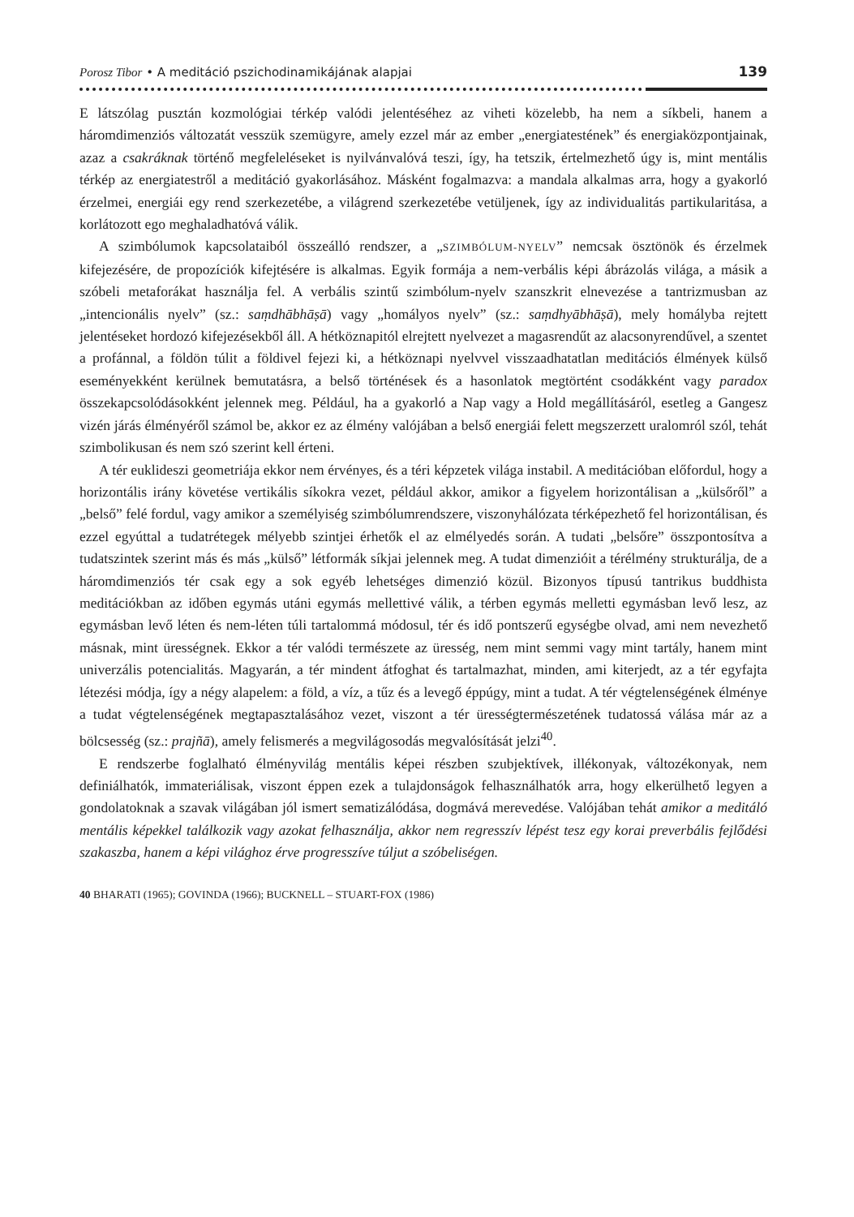Porosz Tibor • A meditáció pszichodinamikájának alapjai 139
E látszólag pusztán kozmológiai térkép valódi jelentéséhez az viheti közelebb, ha nem a síkbeli, hanem a háromdimenziós változatát vesszük szemügyre, amely ezzel már az ember „energiatestének” és energiaközpontjainak, azaz a csakráknak történő megfeleléseket is nyilvánvalóvá teszi, így, ha tetszik, értelmezhető úgy is, mint mentális térkép az energiatestről a meditáció gyakorlásához. Másként fogalmazva: a mandala alkalmas arra, hogy a gyakorló érzelmei, energiái egy rend szerkezetébe, a világrend szerkezetébe vetüljenek, így az individualitás partikularitása, a korlátozott ego meghaladhatóvá válik.
A szimbólumok kapcsolataiból összeálló rendszer, a „SZIMBÓLUM-NYELV” nemcsak ösztönök és érzelmek kifejezésére, de propozíciók kifejtésére is alkalmas. Egyik formája a nem-verbális képi ábrázolás világa, a másik a szóbeli metaforákat használja fel. A verbális szintű szimbólum-nyelv szanszkrit elnevezése a tantrizmusban az „intencionális nyelv” (sz.: saṃdhābhāṣā) vagy „homályos nyelv” (sz.: saṃdhyābhāṣā), mely homályba rejtett jelentéseket hordozó kifejezésekből áll. A hétköznapitól elrejtett nyelvezet a magasrendűt az alacsonyrendűvel, a szentet a profánnal, a földön túlit a földivel fejezi ki, a hétköznapi nyelvvel visszaadhatatlan meditációs élmények külső eseményekként kerülnek bemutatásra, a belső történések és a hasonlatok megtörtént csodákként vagy paradox összekapcsolódásokként jelennek meg. Például, ha a gyakorló a Nap vagy a Hold megállításáról, esetleg a Gangesz vizén járás élményéről számol be, akkor ez az élmény valójában a belső energiái felett megszerzett uralomról szól, tehát szimbolikusan és nem szó szerint kell érteni.
A tér euklideszi geometriája ekkor nem érvényes, és a téri képzetek világa instabil. A meditációban előfordul, hogy a horizontális irány követése vertikális síkokra vezet, például akkor, amikor a figyelem horizontálisan a „külsőről” a „belső” felé fordul, vagy amikor a személyiség szimbólumrendszere, viszonyhálózata térképezhető fel horizontálisan, és ezzel egyúttal a tudatrétegek mélyebb szintjei érhetők el az elmélyedés során. A tudati „belsőre” összpontosítva a tudatszintek szerint más és más „külső” létformák síkjai jelennek meg. A tudat dimenzióit a térélmény strukturálja, de a háromdimenziós tér csak egy a sok egyéb lehetséges dimenzió közül. Bizonyos típusú tantrikus buddhista meditációkban az időben egymás utáni egymás mellettivé válik, a térben egymás melletti egymásban levő lesz, az egymásban levő léten és nem-léten túli tartalommá módosul, tér és idő pontszerű egységbe olvad, ami nem nevezhető másnak, mint ürességnek. Ekkor a tér valódi természete az üresség, nem mint semmi vagy mint tartály, hanem mint univerzális potencialitás. Magyarán, a tér mindent átfoghat és tartalmazhat, minden, ami kiterjedt, az a tér egyfajta létezési módja, így a négy alapelem: a föld, a víz, a tűz és a levegő éppúgy, mint a tudat. A tér végtelenségének élménye a tudat végtelenségének megtapasztalásához vezet, viszont a tér üresség­természetének tudatossá válása már az a bölcsesség (sz.: prajñā), amely felismerés a megvilágosodás megvalósítását jelzi<sup>40</sup>.
E rendszerbe foglalható élményvilág mentális képei részben szubjektívek, illékonyak, változékonyak, nem definiálhatók, immateriálisak, viszont éppen ezek a tulajdonságok felhasználhatók arra, hogy elkerülhető legyen a gondolatoknak a szavak világában jól ismert sematizálódása, dogmává merevedése. Valójában tehát amikor a meditáló mentális képekkel találkozik vagy azokat felhasználja, akkor nem regresszív lépést tesz egy korai preverbális fejlődési szakaszba, hanem a képi világhoz érve progresszíve túljut a szóbeliségen.
40 BHARATI (1965); GOVINDA (1966); BUCKNELL – STUART-FOX (1986)